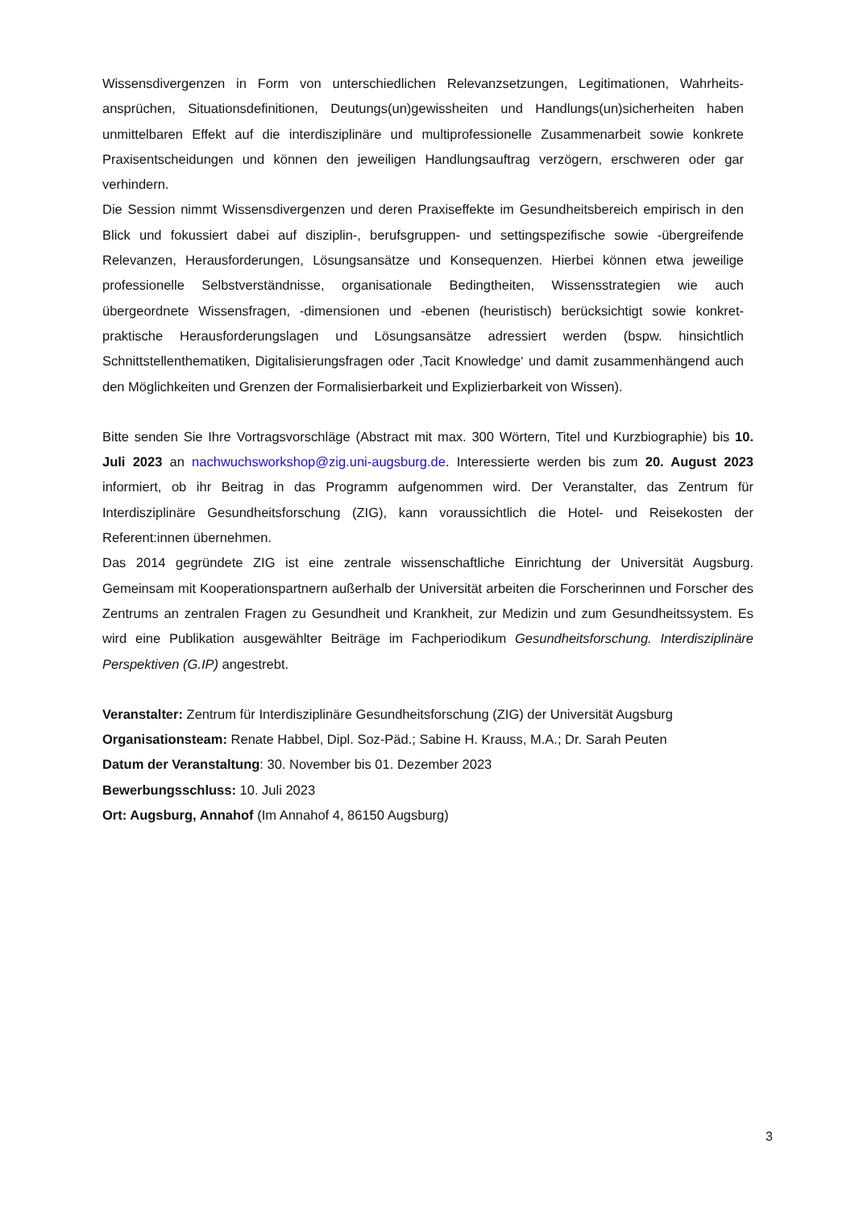Wissensdivergenzen in Form von unterschiedlichen Relevanzsetzungen, Legitimationen, Wahrheits­ansprüchen, Situationsdefinitionen, Deutungs(un)gewissheiten und Handlungs(un)sicherheiten haben unmittelbaren Effekt auf die interdisziplinäre und multiprofessionelle Zusammenarbeit sowie konkrete Praxisentscheidungen und können den jeweiligen Handlungsauftrag verzögern, erschweren oder gar verhindern.
Die Session nimmt Wissensdivergenzen und deren Praxiseffekte im Gesundheitsbereich empirisch in den Blick und fokussiert dabei auf disziplin-, berufsgruppen- und settingspezifische sowie -über­greifende Relevanzen, Herausforderungen, Lösungsansätze und Konsequenzen. Hierbei können etwa jeweilige professionelle Selbstverständnisse, organisationale Bedingtheiten, Wissensstrategien wie auch übergeordnete Wissensfragen, -dimensionen und -ebenen (heuristisch) berücksichtigt sowie konkret-praktische Herausforderungslagen und Lösungsansätze adressiert werden (bspw. hinsichtlich Schnittstellenthematiken, Digitalisierungsfragen oder ‚Tacit Knowledge‘ und damit zusammenhängend auch den Möglichkeiten und Grenzen der Formalisierbarkeit und Explizierbarkeit von Wissen).
Bitte senden Sie Ihre Vortragsvorschläge (Abstract mit max. 300 Wörtern, Titel und Kurzbiographie) bis 10. Juli 2023 an nachwuchsworkshop@zig.uni-augsburg.de. Interessierte werden bis zum 20. August 2023 informiert, ob ihr Beitrag in das Programm aufgenommen wird. Der Veranstalter, das Zentrum für Interdisziplinäre Gesundheitsforschung (ZIG), kann voraussichtlich die Hotel- und Reisekosten der Referent:innen übernehmen.
Das 2014 gegründete ZIG ist eine zentrale wissenschaftliche Einrichtung der Universität Augsburg. Gemeinsam mit Kooperationspartnern außerhalb der Universität arbeiten die Forscherinnen und Forscher des Zentrums an zentralen Fragen zu Gesundheit und Krankheit, zur Medizin und zum Gesundheitssystem. Es wird eine Publikation ausgewählter Beiträge im Fachperiodikum Gesundheitsforschung. Interdisziplinäre Perspektiven (G.IP) angestrebt.
Veranstalter: Zentrum für Interdisziplinäre Gesundheitsforschung (ZIG) der Universität Augsburg
Organisationsteam: Renate Habbel, Dipl. Soz-Päd.; Sabine H. Krauss, M.A.; Dr. Sarah Peuten
Datum der Veranstaltung: 30. November bis 01. Dezember 2023
Bewerbungsschluss: 10. Juli 2023
Ort: Augsburg, Annahof (Im Annahof 4, 86150 Augsburg)
3